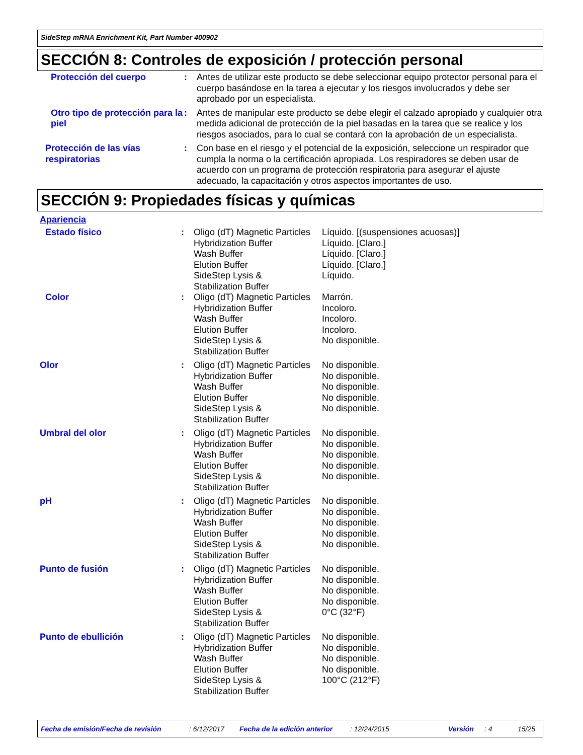SideStep mRNA Enrichment Kit, Part Number 400902
SECCIÓN 8: Controles de exposición / protección personal
| Protección del cuerpo | : | Antes de utilizar este producto se debe seleccionar equipo protector personal para el cuerpo basándose en la tarea a ejecutar y los riesgos involucrados y debe ser aprobado por un especialista. |
| Otro tipo de protección para la piel | : | Antes de manipular este producto se debe elegir el calzado apropiado y cualquier otra medida adicional de protección de la piel basadas en la tarea que se realice y los riesgos asociados, para lo cual se contará con la aprobación de un especialista. |
| Protección de las vías respiratorias | : | Con base en el riesgo y el potencial de la exposición, seleccione un respirador que cumpla la norma o la certificación apropiada. Los respiradores se deben usar de acuerdo con un programa de protección respiratoria para asegurar el ajuste adecuado, la capacitación y otros aspectos importantes de uso. |
SECCIÓN 9: Propiedades físicas y químicas
Apariencia
| Estado físico | : | Oligo (dT) Magnetic Particles Hybridization Buffer Wash Buffer Elution Buffer SideStep Lysis & Stabilization Buffer | Líquido. [(suspensiones acuosas)] Líquido. [Claro.] Líquido. [Claro.] Líquido. [Claro.] Líquido. |
| Color | : | Oligo (dT) Magnetic Particles Hybridization Buffer Wash Buffer Elution Buffer SideStep Lysis & Stabilization Buffer | Marrón. Incoloro. Incoloro. Incoloro. No disponible. |
| Olor | : | Oligo (dT) Magnetic Particles Hybridization Buffer Wash Buffer Elution Buffer SideStep Lysis & Stabilization Buffer | No disponible. No disponible. No disponible. No disponible. No disponible. |
| Umbral del olor | : | Oligo (dT) Magnetic Particles Hybridization Buffer Wash Buffer Elution Buffer SideStep Lysis & Stabilization Buffer | No disponible. No disponible. No disponible. No disponible. No disponible. |
| pH | : | Oligo (dT) Magnetic Particles Hybridization Buffer Wash Buffer Elution Buffer SideStep Lysis & Stabilization Buffer | No disponible. No disponible. No disponible. No disponible. No disponible. |
| Punto de fusión | : | Oligo (dT) Magnetic Particles Hybridization Buffer Wash Buffer Elution Buffer SideStep Lysis & Stabilization Buffer | No disponible. No disponible. No disponible. No disponible. 0°C (32°F) |
| Punto de ebullición | : | Oligo (dT) Magnetic Particles Hybridization Buffer Wash Buffer Elution Buffer SideStep Lysis & Stabilization Buffer | No disponible. No disponible. No disponible. No disponible. 100°C (212°F) |
Fecha de emisión/Fecha de revisión: 6/12/2017 Fecha de la edición anterior: 12/24/2015 Versión: 4 15/25